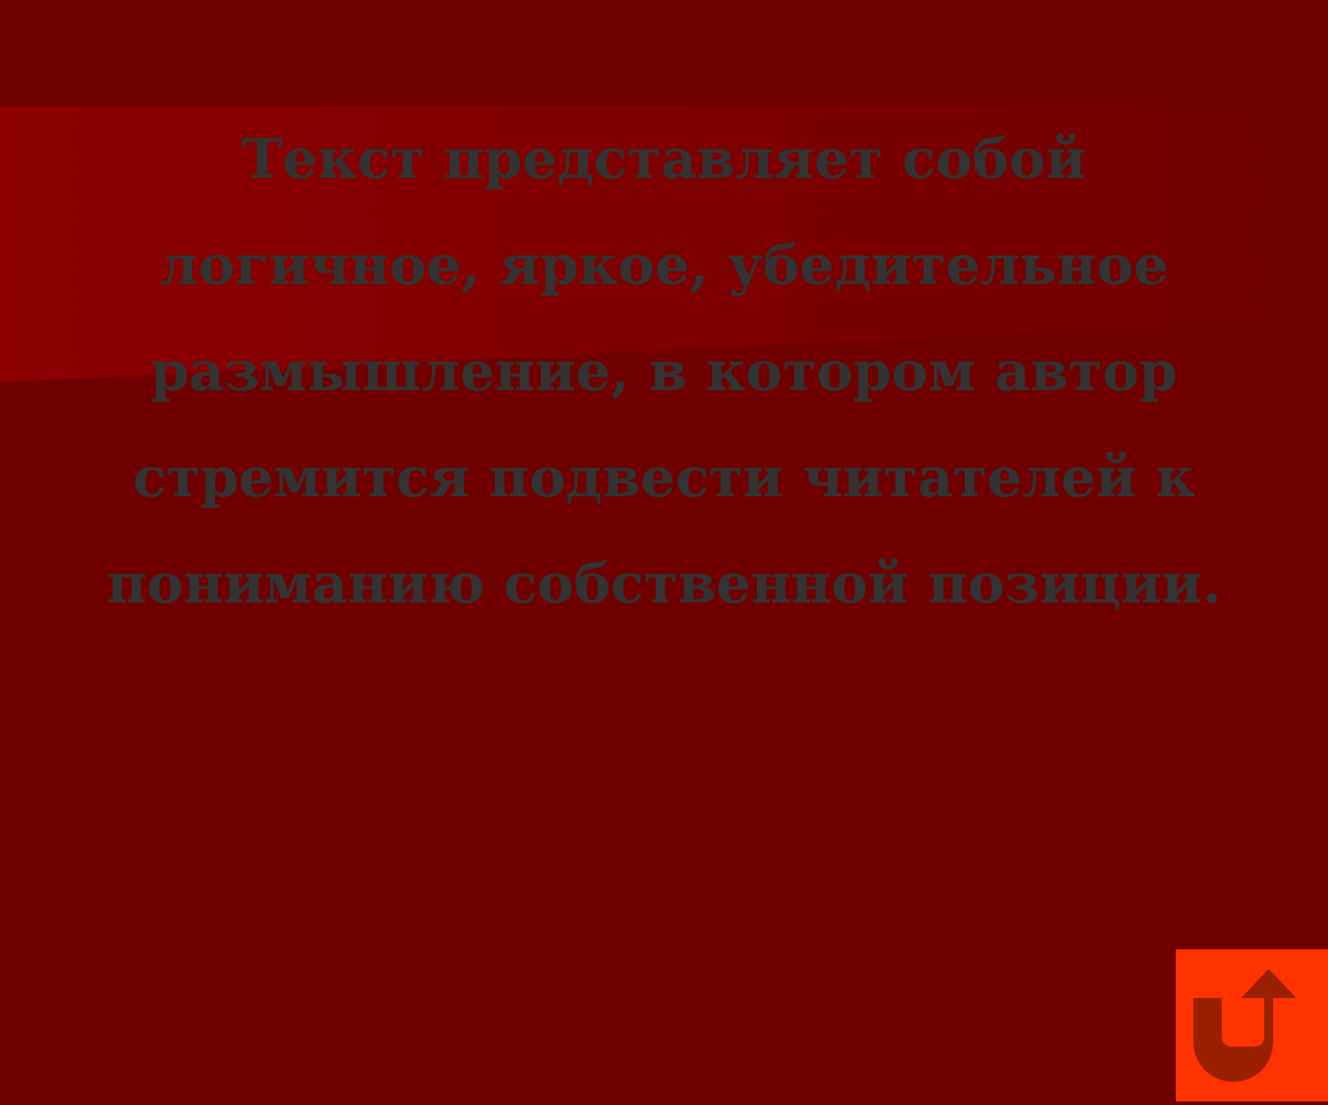Текст представляет собой логичное, яркое, убедительное размышление, в котором автор стремится подвести читателей к пониманию собственной позиции.